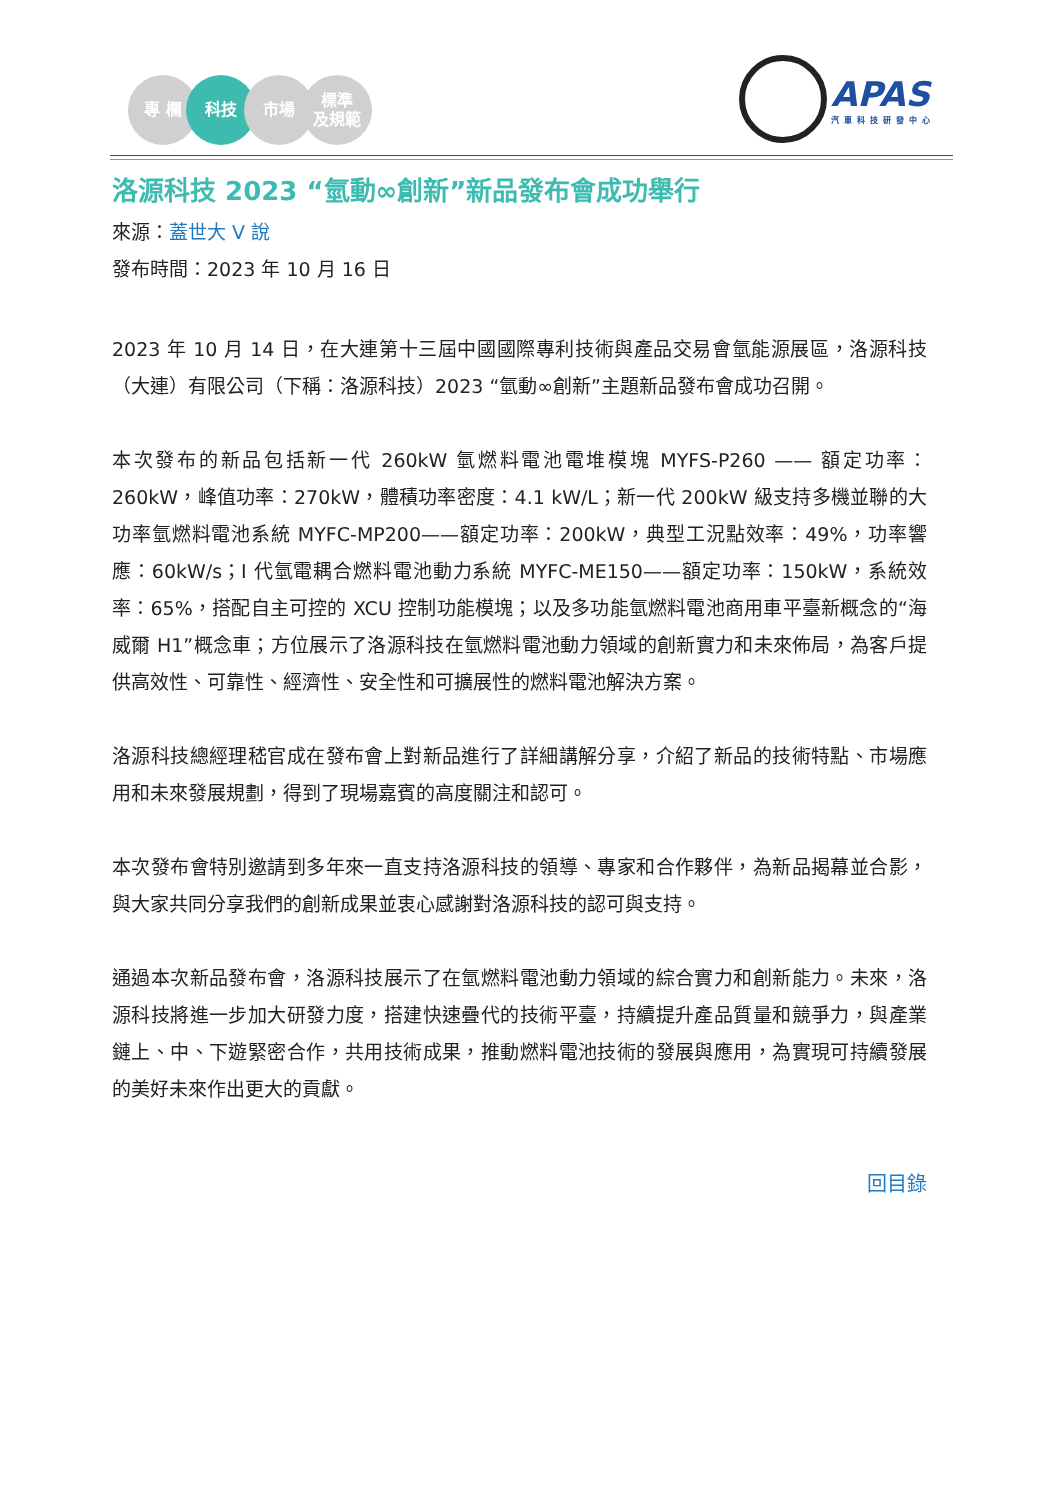專 欄 科技 市場 標準
及規範
APAS
汽車科技研發中心
洛源科技 2023 “氫動∞創新”新品發布會成功舉行
來源：蓋世大 V 說
發布時間：2023 年 10 月 16 日
2023 年 10 月 14 日，在大連第十三屆中國國際專利技術與產品交易會氫能源展區，洛源科技（大連）有限公司（下稱：洛源科技）2023 “氫動∞創新”主題新品發布會成功召開。
本次發布的新品包括新一代 260kW 氫燃料電池電堆模塊 MYFS-P260 —— 額定功率：260kW，峰值功率：270kW，體積功率密度：4.1 kW/L；新一代 200kW 級支持多機並聯的大功率氫燃料電池系統 MYFC-MP200——額定功率：200kW，典型工況點效率：49%，功率響應：60kW/s；I 代氫電耦合燃料電池動力系統 MYFC-ME150——額定功率：150kW，系統效率：65%，搭配自主可控的 XCU 控制功能模塊；以及多功能氫燃料電池商用車平臺新概念的“海威爾 H1”概念車；方位展示了洛源科技在氫燃料電池動力領域的創新實力和未來佈局，為客戶提供高效性、可靠性、經濟性、安全性和可擴展性的燃料電池解決方案。
洛源科技總經理嵇官成在發布會上對新品進行了詳細講解分享，介紹了新品的技術特點、市場應用和未來發展規劃，得到了現場嘉賓的高度關注和認可。
本次發布會特別邀請到多年來一直支持洛源科技的領導、專家和合作夥伴，為新品揭幕並合影，與大家共同分享我們的創新成果並衷心感謝對洛源科技的認可與支持。
通過本次新品發布會，洛源科技展示了在氫燃料電池動力領域的綜合實力和創新能力。未來，洛源科技將進一步加大研發力度，搭建快速疊代的技術平臺，持續提升產品質量和競爭力，與產業鏈上、中、下遊緊密合作，共用技術成果，推動燃料電池技術的發展與應用，為實現可持續發展的美好未來作出更大的貢獻。
回目錄